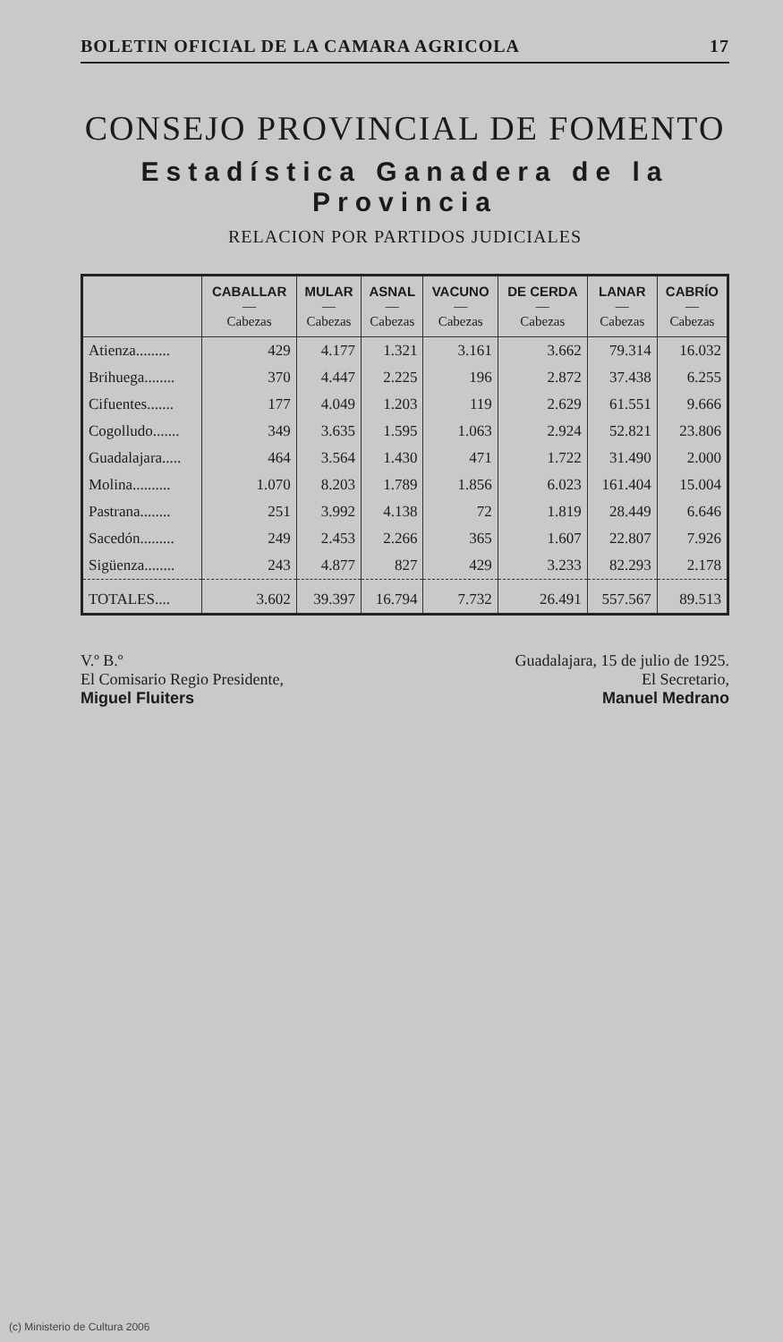BOLETIN OFICIAL DE LA CAMARA AGRICOLA 17
CONSEJO PROVINCIAL DE FOMENTO
Estadística Ganadera de la Provincia
RELACION POR PARTIDOS JUDICIALES
| | CABALLAR — Cabezas | MULAR — Cabezas | ASNAL — Cabezas | VACUNO — Cabezas | DE CERDA — Cabezas | LANAR — Cabezas | CABRÍO — Cabezas |
| --- | --- | --- | --- | --- | --- | --- | --- |
| Atienza......... | 429 | 4.177 | 1.321 | 3.161 | 3.662 | 79.314 | 16.032 |
| Brihuega........ | 370 | 4.447 | 2.225 | 196 | 2.872 | 37.438 | 6.255 |
| Cifuentes....... | 177 | 4.049 | 1.203 | 119 | 2.629 | 61.551 | 9.666 |
| Cogolludo....... | 349 | 3.635 | 1.595 | 1.063 | 2.924 | 52.821 | 23.806 |
| Guadalajara..... | 464 | 3.564 | 1.430 | 471 | 1.722 | 31.490 | 2.000 |
| Molina.......... | 1.070 | 8.203 | 1.789 | 1.856 | 6.023 | 161.404 | 15.004 |
| Pastrana........ | 251 | 3.992 | 4.138 | 72 | 1.819 | 28.449 | 6.646 |
| Sacedón......... | 249 | 2.453 | 2.266 | 365 | 1.607 | 22.807 | 7.926 |
| Sigüenza........ | 243 | 4.877 | 827 | 429 | 3.233 | 82.293 | 2.178 |
| TOTALES.... | 3.602 | 39.397 | 16.794 | 7.732 | 26.491 | 557.567 | 89.513 |
V.º B.º
El Comisario Regio Presidente,
Miguel Fluiters
Guadalajara, 15 de julio de 1925.
El Secretario,
Manuel Medrano
(c) Ministerio de Cultura 2006